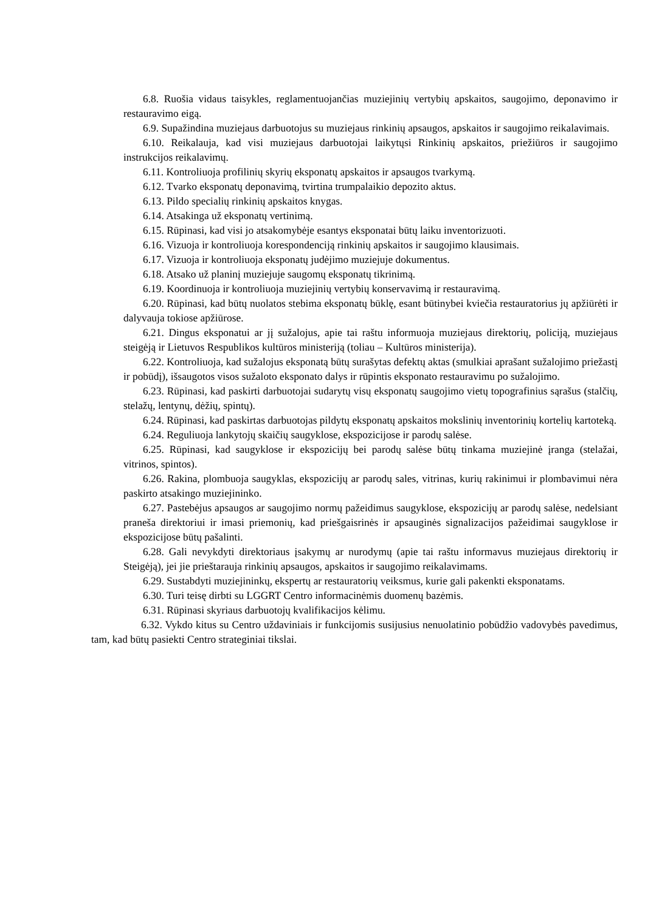6.8. Ruošia vidaus taisykles, reglamentuojančias muziejinių vertybių apskaitos, saugojimo, deponavimo ir restauravimo eigą.
6.9. Supažindina muziejaus darbuotojus su muziejaus rinkinių apsaugos, apskaitos ir saugojimo reikalavimais.
6.10. Reikalauja, kad visi muziejaus darbuotojai laikytųsi Rinkinių apskaitos, priežiūros ir saugojimo instrukcijos reikalavimų.
6.11. Kontroliuoja profilinių skyrių eksponatų apskaitos ir apsaugos tvarkymą.
6.12. Tvarko eksponatų deponavimą, tvirtina trumpalaikio depozito aktus.
6.13. Pildo specialių rinkinių apskaitos knygas.
6.14. Atsakinga už eksponatų vertinimą.
6.15. Rūpinasi, kad visi jo atsakomybėje esantys eksponatai būtų laiku inventorizuoti.
6.16. Vizuoja ir kontroliuoja korespondenciją rinkinių apskaitos ir saugojimo klausimais.
6.17. Vizuoja ir kontroliuoja eksponatų judėjimo muziejuje dokumentus.
6.18. Atsako už planinį muziejuje saugomų eksponatų tikrinimą.
6.19. Koordinuoja ir kontroliuoja muziejinių vertybių konservavimą ir restauravimą.
6.20. Rūpinasi, kad būtų nuolatos stebima eksponatų būklę, esant būtinybei kviečia restauratorius jų apžiūrėti ir dalyvauja tokiose apžiūrose.
6.21. Dingus eksponatui ar jį sužalojus, apie tai raštu informuoja muziejaus direktorių, policiją, muziejaus steigėją ir Lietuvos Respublikos kultūros ministeriją (toliau – Kultūros ministerija).
6.22. Kontroliuoja, kad sužalojus eksponatą būtų surašytas defektų aktas (smulkiai aprašant sužalojimo priežastį ir pobūdį), išsaugotos visos sužaloto eksponato dalys ir rūpintis eksponato restauravimu po sužalojimo.
6.23. Rūpinasi, kad paskirti darbuotojai sudarytų visų eksponatų saugojimo vietų topografinius sąrašus (stalčių, stelažų, lentynų, dėžių, spintų).
6.24. Rūpinasi, kad paskirtas darbuotojas pildytų eksponatų apskaitos mokslinių inventorinių kortelių kartoteką.
6.24. Reguliuoja lankytojų skaičių saugyklose, ekspozicijose ir parodų salėse.
6.25. Rūpinasi, kad saugyklose ir ekspozicijų bei parodų salėse būtų tinkama muziejinė įranga (stelažai, vitrinos, spintos).
6.26. Rakina, plombuoja saugyklas, ekspozicijų ar parodų sales, vitrinas, kurių rakinimui ir plombavimui nėra paskirto atsakingo muziejininko.
6.27. Pastebėjus apsaugos ar saugojimo normų pažeidimus saugyklose, ekspozicijų ar parodų salėse, nedelsiant praneša direktoriui ir imasi priemonių, kad priešgaisrinės ir apsauginės signalizacijos pažeidimai saugyklose ir ekspozicijose būtų pašalinti.
6.28. Gali nevykdyti direktoriaus įsakymų ar nurodymų (apie tai raštu informavus muziejaus direktorių ir Steigėją), jei jie prieštarauja rinkinių apsaugos, apskaitos ir saugojimo reikalavimams.
6.29. Sustabdyti muziejininkų, ekspertų ar restauratorių veiksmus, kurie gali pakenkti eksponatams.
6.30. Turi teisę dirbti su LGGRT Centro informacinėmis duomenų bazėmis.
6.31. Rūpinasi skyriaus darbuotojų kvalifikacijos kėlimu.
6.32. Vykdo kitus su Centro uždaviniais ir funkcijomis susijusius nenuolatinio pobūdžio vadovybės pavedimus, tam, kad būtų pasiekti Centro strateginiai tikslai.